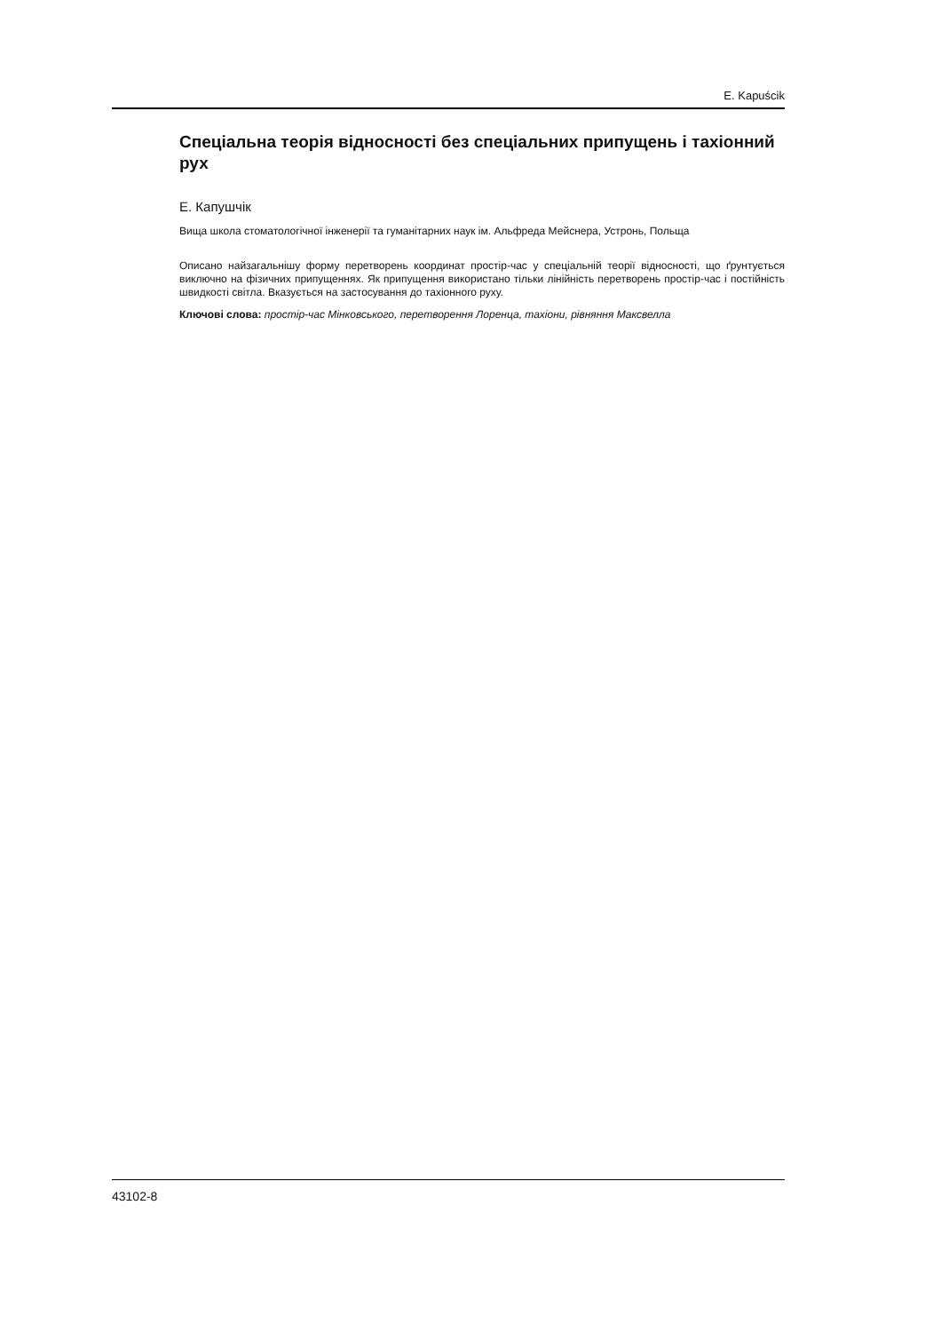E. Kapuścik
Спеціальна теорія відносності без спеціальних припущень і тахіонний рух
Е. Капушчік
Вища школа стоматологічної інженерії та гуманітарних наук ім. Альфреда Мейснера, Устронь, Польща
Описано найзагальнішу форму перетворень координат простір-час у спеціальній теорії відносності, що ґрунтується виключно на фізичних припущеннях. Як припущення використано тільки лінійність перетворень простір-час і постійність швидкості світла. Вказується на застосування до тахіонного руху.
Ключові слова: простір-час Мінковського, перетворення Лоренца, тахіони, рівняння Максвелла
43102-8